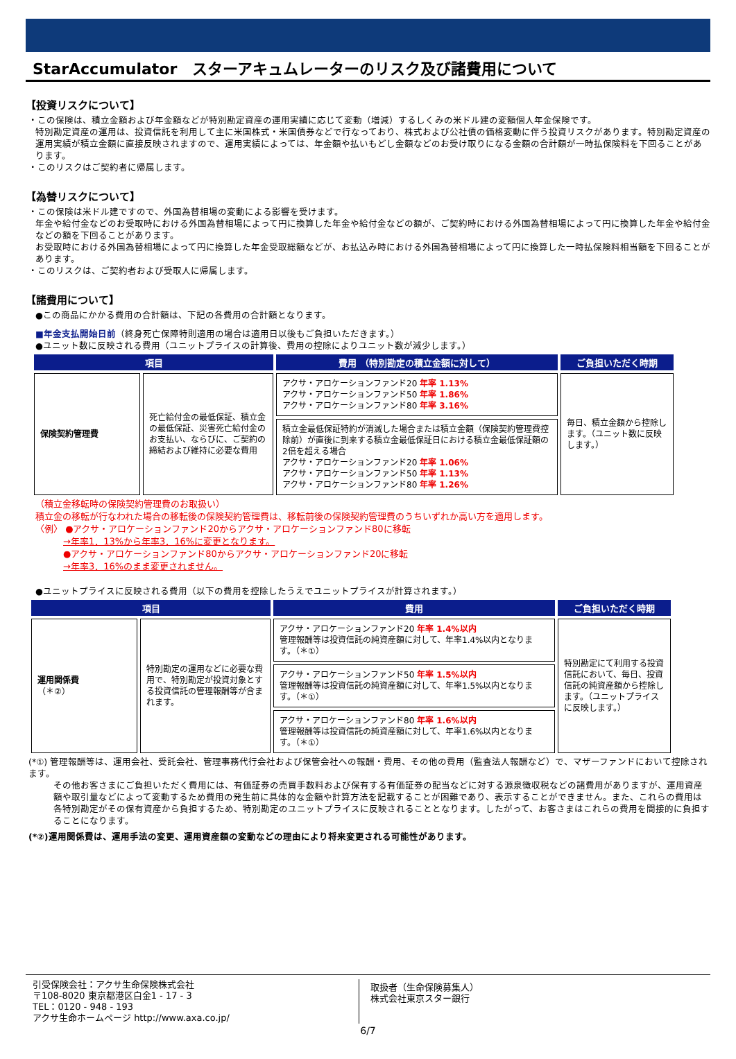StarAccumulator　スターアキュムレーターのリスク及び諸費用について
【投資リスクについて】
・この保険は、積立金額および年金額などが特別勘定資産の運用実績に応じて変動（増減）するしくみの米ドル建の変額個人年金保険です。
特別勘定資産の運用は、投資信託を利用して主に米国株式・米国債券などで行なっており、株式および公社債の価格変動に伴う投資リスクがあります。特別勘定資産の運用実績が積立金額に直接反映されますので、運用実績によっては、年金額や払いもどし金額などのお受け取りになる金額の合計額が一時払保険料を下回ることがあります。
・このリスクはご契約者に帰属します。
【為替リスクについて】
・この保険は米ドル建ですので、外国為替相場の変動による影響を受けます。
年金や給付金などのお受取時における外国為替相場によって円に換算した年金や給付金などの額が、ご契約時における外国為替相場によって円に換算した年金や給付金などの額を下回ることがあります。
お受取時における外国為替相場によって円に換算した年金受取総額などが、お払込み時における外国為替相場によって円に換算した一時払保険料相当額を下回ることがあります。
・このリスクは、ご契約者および受取人に帰属します。
【諸費用について】
●この商品にかかる費用の合計額は、下記の各費用の合計額となります。
■年金支払開始日前（終身死亡保障特則適用の場合は適用日以後もご負担いただきます。）
●ユニット数に反映される費用（ユニットプライスの計算後、費用の控除によりユニット数が減少します。）
| 項目 | | 費用 （特別勘定の積立金額に対して） | ご負担いただく時期 |
| --- | --- | --- | --- |
| 保険契約管理費 | 死亡給付金の最低保証、積立金の最低保証、災害死亡給付金のお支払い、ならびに、ご契約の締結および維持に必要な費用 | アクサ・アロケーションファンド20 年率 1.13% アクサ・アロケーションファンド50 年率 1.86% アクサ・アロケーションファンド80 年率 3.16% | 毎日、積立金額から控除します。（ユニット数に反映します。） |
| | | 積立金最低保証特約が消滅した場合または積立金額（保険契約管理費控除前）が直後に到来する積立金最低保証日における積立金最低保証額の2倍を超える場合 アクサ・アロケーションファンド20 年率 1.06% アクサ・アロケーションファンド50 年率 1.13% アクサ・アロケーションファンド80 年率 1.26% | |
（積立金移転時の保険契約管理費のお取扱い）
積立金の移転が行なわれた場合の移転後の保険契約管理費は、移転前後の保険契約管理費のうちいずれか高い方を適用します。
〈例〉 ●アクサ・アロケーションファンド20からアクサ・アロケーションファンド80に移転
→年率1．13%から年率3．16%に変更となります。
●アクサ・アロケーションファンド80からアクサ・アロケーションファンド20に移転
→年率3．16%のまま変更されません。
●ユニットプライスに反映される費用（以下の費用を控除したうえでユニットプライスが計算されます。）
| 項目 | | 費用 | ご負担いただく時期 |
| --- | --- | --- | --- |
| 運用関係費 （＊②） | 特別勘定の運用などに必要な費用で、特別勘定が投資対象とする投資信託の管理報酬等が含まれます。 | アクサ・アロケーションファンド20 年率 1.4%以内 管理報酬等は投資信託の純資産額に対して、年率1.4%以内となります。（＊①） | 特別勘定にて利用する投資信託において、毎日、投資信託の純資産額から控除します。（ユニットプライスに反映します。） |
| | | アクサ・アロケーションファンド50 年率 1.5%以内 管理報酬等は投資信託の純資産額に対して、年率1.5%以内となります。（＊①） | |
| | | アクサ・アロケーションファンド80 年率 1.6%以内 管理報酬等は投資信託の純資産額に対して、年率1.6%以内となります。（＊①） | |
(*①) 管理報酬等は、運用会社、受託会社、管理事務代行会社および保管会社への報酬・費用、その他の費用（監査法人報酬など）で、マザーファンドにおいて控除されます。
その他お客さまにご負担いただく費用には、有価証券の売買手数料および保有する有価証券の配当などに対する源泉徴収税などの諸費用がありますが、運用資産額や取引量などによって変動するため費用の発生前に具体的な金額や計算方法を記載することが困難であり、表示することができません。また、これらの費用は各特別勘定がその保有資産から負担するため、特別勘定のユニットプライスに反映されることとなります。したがって、お客さまはこれらの費用を間接的に負担することになります。
(*②)運用関係費は、運用手法の変更、運用資産額の変動などの理由により将来変更される可能性があります。
引受保険会社：アクサ生命保険株式会社
〒108-8020 東京都港区白金1 - 17 - 3
TEL：0120 - 948 - 193
アクサ生命ホームページ http://www.axa.co.jp/
取扱者（生命保険募集人）
株式会社東京スター銀行
6/7